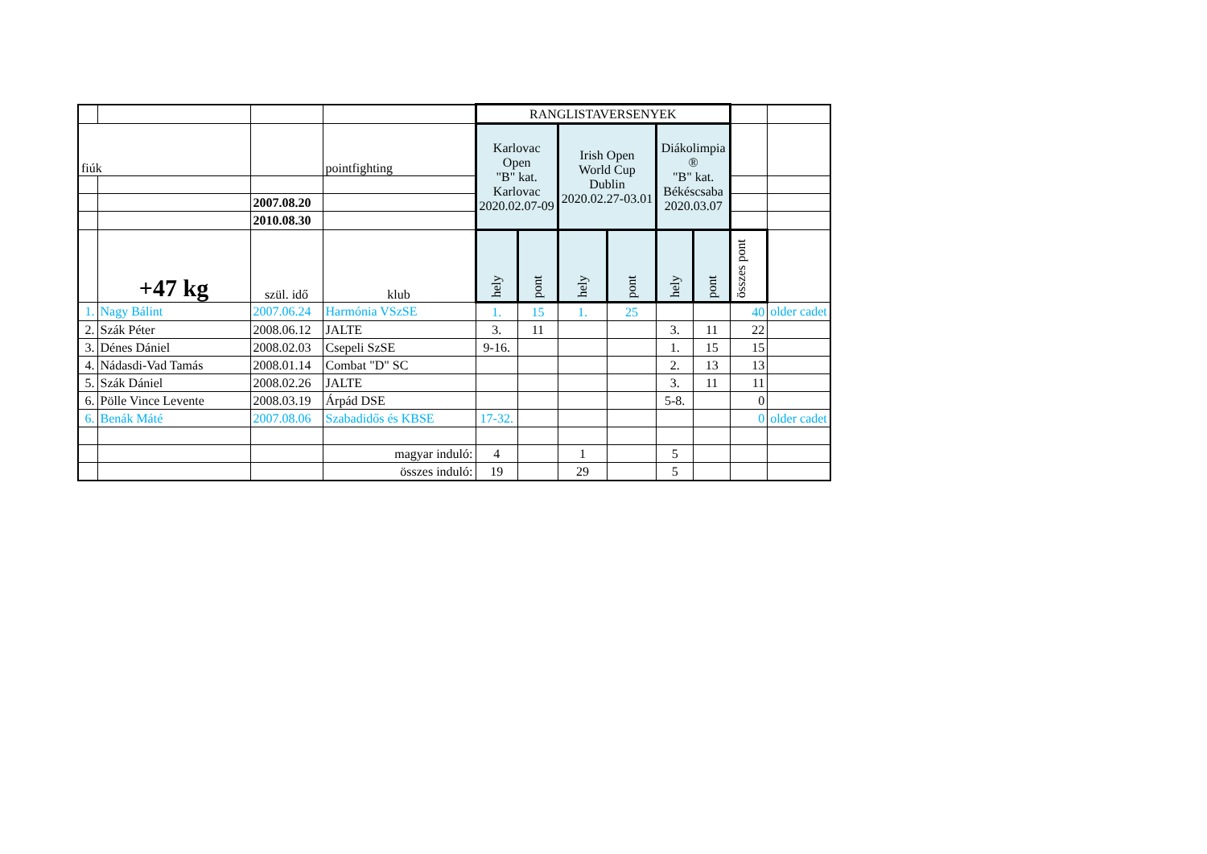| | | | | RANGLISTAVERSENYEK | | | | | | | |
| fiúk | | | pointfighting | Karlovac Open "B" kat. Karlovac 2020.02.07-09 | | Irish Open World Cup Dublin 2020.02.27-03.01 | | Diákolimpia ® "B" kat. Békéscsaba 2020.03.07 | | | |
| | | 2007.08.20 | | | | | | | | | |
| | | 2010.08.30 | | | | | | | | | |
| | +47 kg | szül. idő | klub | hely | pont | hely | pont | hely | pont | összes pont | |
| 1. | Nagy Bálint | 2007.06.24 | Harmónia VSzSE | 1. | 15 | 1. | 25 | | | 40 | older cadet |
| 2. | Szák Péter | 2008.06.12 | JALTE | 3. | 11 | | | 3. | 11 | 22 | |
| 3. | Dénes Dániel | 2008.02.03 | Csepeli SzSE | 9-16. | | | | 1. | 15 | 15 | |
| 4. | Nádasdi-Vad Tamás | 2008.01.14 | Combat "D" SC | | | | | 2. | 13 | 13 | |
| 5. | Szák Dániel | 2008.02.26 | JALTE | | | | | 3. | 11 | 11 | |
| 6. | Pölle Vince Levente | 2008.03.19 | Árpád DSE | | | | | 5-8. | | 0 | |
| 6. | Benák Máté | 2007.08.06 | Szabadidős és KBSE | 17-32. | | | | | | 0 | older cadet |
| | | | magyar induló: | 4 | | 1 | | 5 | | | |
| | | | összes induló: | 19 | | 29 | | 5 | | | |